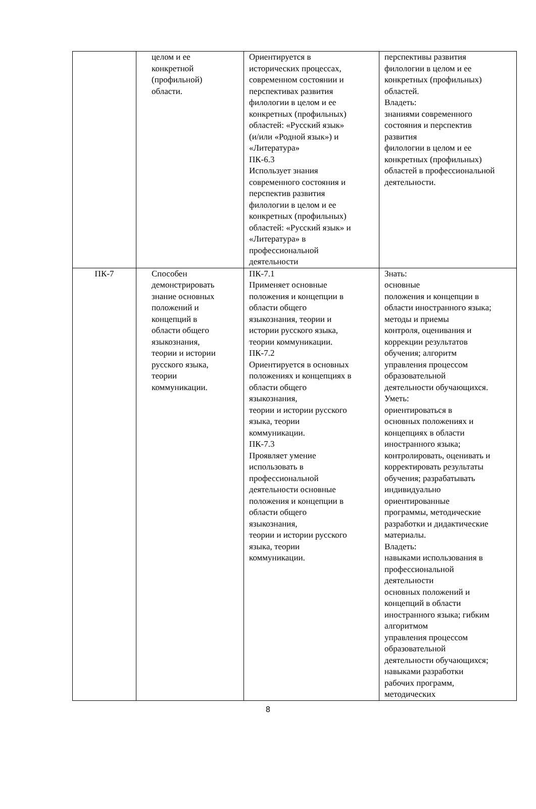| | целом и ее конкретной (профильной) области. | Ориентируется в исторических процессах, современном состоянии и перспективах развития филологии в целом и ее конкретных (профильных) областей: «Русский язык» (и/или «Родной язык») и «Литература» ПК-6.3 Использует знания современного состояния и перспектив развития филологии в целом и ее конкретных (профильных) областей: «Русский язык» и «Литература» в профессиональной деятельности | перспективы развития филологии в целом и ее конкретных (профильных) областей. Владеть: знаниями современного состояния и перспектив развития филологии в целом и ее конкретных (профильных) областей в профессиональной деятельности. |
| ПК-7 | Способен демонстрировать знание основных положений и концепций в области общего языкознания, теории и истории русского языка, теории коммуникации. | ПК-7.1 Применяет основные положения и концепции в области общего языкознания, теории и истории русского языка, теории коммуникации. ПК-7.2 Ориентируется в основных положениях и концепциях в области общего языкознания, теории и истории русского языка, теории коммуникации. ПК-7.3 Проявляет умение использовать в профессиональной деятельности основные положения и концепции в области общего языкознания, теории и истории русского языка, теории коммуникации. | Знать: основные положения и концепции в области иностранного языка; методы и приемы контроля, оценивания и коррекции результатов обучения; алгоритм управления процессом образовательной деятельности обучающихся. Уметь: ориентироваться в основных положениях и концепциях в области иностранного языка; контролировать, оценивать и корректировать результаты обучения; разрабатывать индивидуально ориентированные программы, методические разработки и дидактические материалы. Владеть: навыками использования в профессиональной деятельности основных положений и концепций в области иностранного языка; гибким алгоритмом управления процессом образовательной деятельности обучающихся; навыками разработки рабочих программ, методических |
8